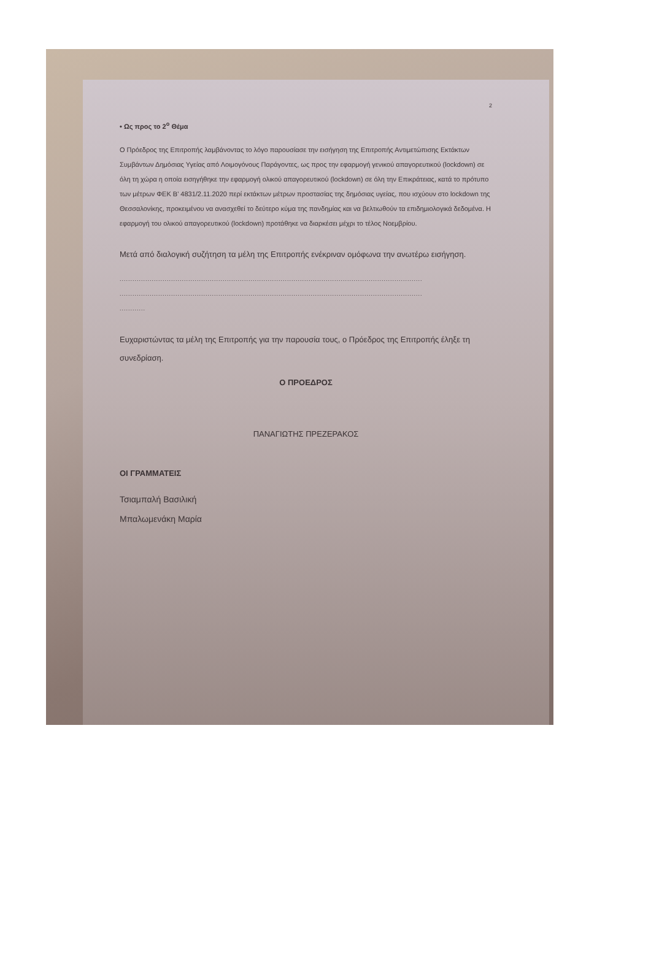2
• Ως προς το 2<sup>ο</sup> Θέμα
Ο Πρόεδρος της Επιτροπής λαμβάνοντας το λόγο παρουσίασε την εισήγηση της Επιτροπής Αντιμετώπισης Εκτάκτων Συμβάντων Δημόσιας Υγείας από Λοιμογόνους Παράγοντες, ως προς την εφαρμογή γενικού απαγορευτικού (lockdown) σε όλη τη χώρα η οποία εισηγήθηκε την εφαρμογή ολικού απαγορευτικού (lockdown) σε όλη την Επικράτειας, κατά το πρότυπο των μέτρων ΦΕΚ Β' 4831/2.11.2020 περί εκτάκτων μέτρων προστασίας της δημόσιας υγείας, που ισχύουν στο lockdown της Θεσσαλονίκης, προκειμένου να ανασχεθεί το δεύτερο κύμα της πανδημίας και να βελτιωθούν τα επιδημιολογικά δεδομένα. Η εφαρμογή του ολικού απαγορευτικού (lockdown) προτάθηκε να διαρκέσει μέχρι το τέλος Νοεμβρίου.
Μετά από διαλογική συζήτηση τα μέλη της Επιτροπής ενέκριναν ομόφωνα την ανωτέρω εισήγηση.
.............................................................................................................................................
.............................................................................................................................................
............
Ευχαριστώντας τα μέλη της Επιτροπής για την παρουσία τους, ο Πρόεδρος της Επιτροπής έληξε τη συνεδρίαση.
Ο ΠΡΟΕΔΡΟΣ
ΠΑΝΑΓΙΩΤΗΣ ΠΡΕΖΕΡΑΚΟΣ
ΟΙ ΓΡΑΜΜΑΤΕΙΣ
Τσιαμπαλή Βασιλική
Μπαλωμενάκη Μαρία